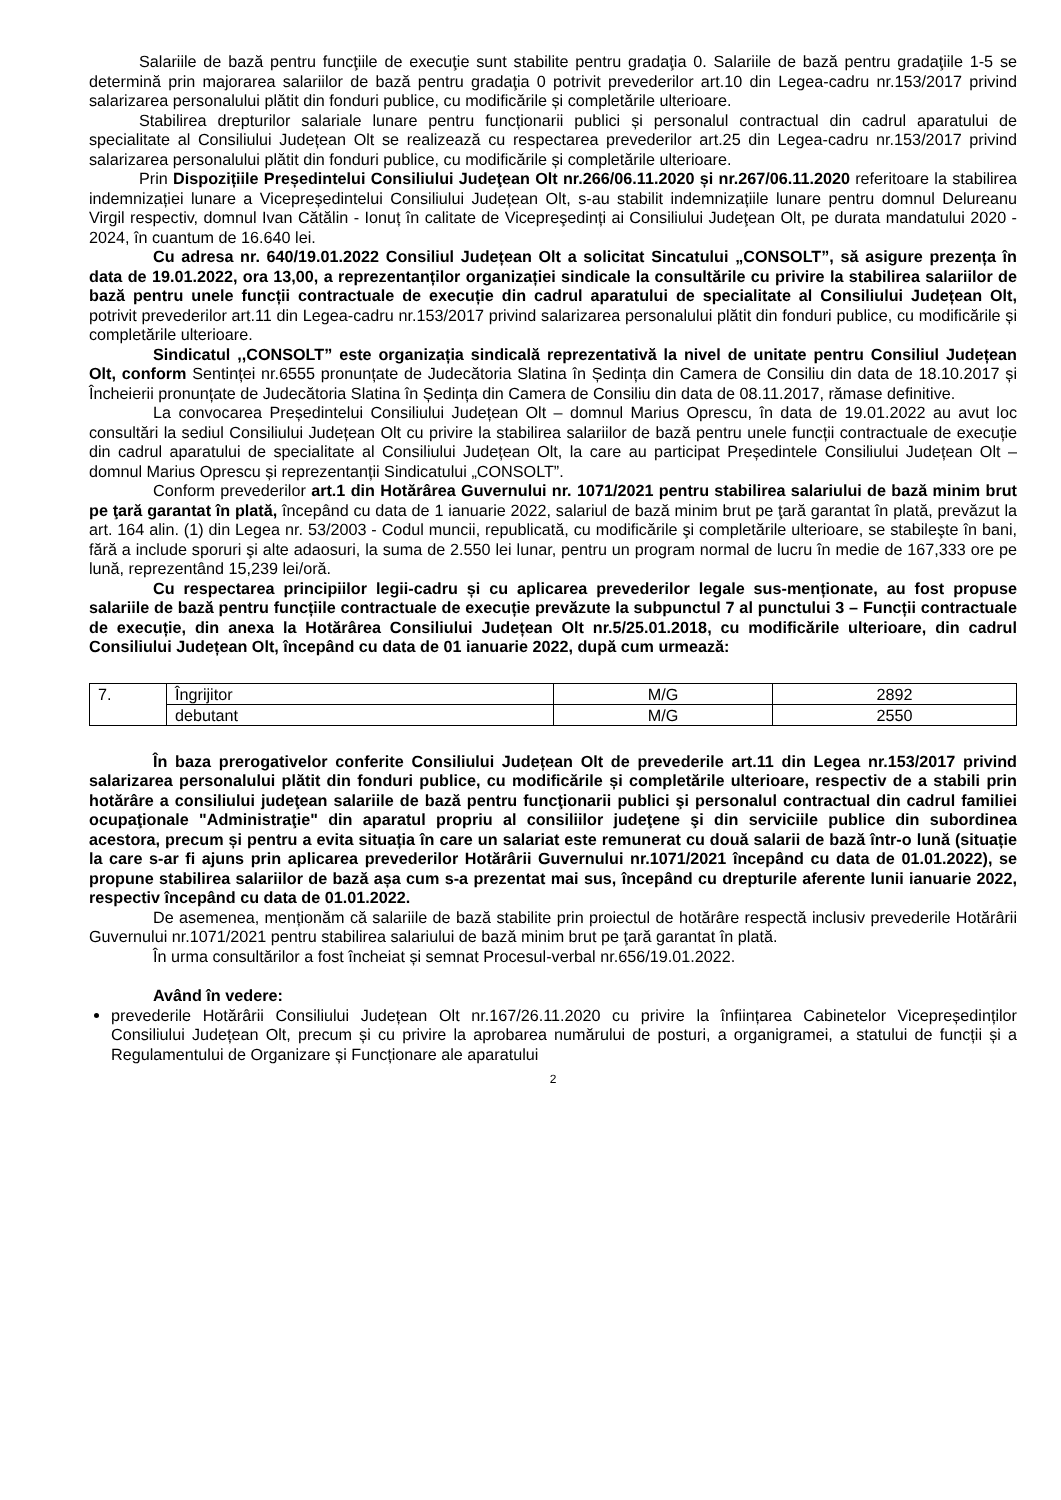Salariile de bază pentru funcţiile de execuţie sunt stabilite pentru gradaţia 0. Salariile de bază pentru gradaţiile 1-5 se determină prin majorarea salariilor de bază pentru gradaţia 0 potrivit prevederilor art.10 din Legea-cadru nr.153/2017 privind salarizarea personalului plătit din fonduri publice, cu modificările și completările ulterioare.
Stabilirea drepturilor salariale lunare pentru funcționarii publici și personalul contractual din cadrul aparatului de specialitate al Consiliului Județean Olt se realizează cu respectarea prevederilor art.25 din Legea-cadru nr.153/2017 privind salarizarea personalului plătit din fonduri publice, cu modificările și completările ulterioare.
Prin Dispozițiile Președintelui Consiliului Judeţean Olt nr.266/06.11.2020 și nr.267/06.11.2020 referitoare la stabilirea indemnizației lunare a Vicepreședintelui Consiliului Județean Olt, s-au stabilit indemnizațiile lunare pentru domnul Delureanu Virgil respectiv, domnul Ivan Cătălin - Ionuț în calitate de Vicepreşedinți ai Consiliului Judeţean Olt, pe durata mandatului 2020 - 2024, în cuantum de 16.640 lei.
Cu adresa nr. 640/19.01.2022 Consiliul Județean Olt a solicitat Sincatului „CONSOLT”, să asigure prezența în data de 19.01.2022, ora 13,00, a reprezentanților organizației sindicale la consultările cu privire la stabilirea salariilor de bază pentru unele funcții contractuale de execuție din cadrul aparatului de specialitate al Consiliului Județean Olt, potrivit prevederilor art.11 din Legea-cadru nr.153/2017 privind salarizarea personalului plătit din fonduri publice, cu modificările și completările ulterioare.
Sindicatul ,,CONSOLT” este organizația sindicală reprezentativă la nivel de unitate pentru Consiliul Județean Olt, conform Sentinței nr.6555 pronunțate de Judecătoria Slatina în Ședința din Camera de Consiliu din data de 18.10.2017 și Încheierii pronunțate de Judecătoria Slatina în Ședința din Camera de Consiliu din data de 08.11.2017, rămase definitive.
La convocarea Președintelui Consiliului Județean Olt – domnul Marius Oprescu, în data de 19.01.2022 au avut loc consultări la sediul Consiliului Județean Olt cu privire la stabilirea salariilor de bază pentru unele funcții contractuale de execuție din cadrul aparatului de specialitate al Consiliului Județean Olt, la care au participat Președintele Consiliului Județean Olt – domnul Marius Oprescu și reprezentanții Sindicatului „CONSOLT”.
Conform prevederilor art.1 din Hotărârea Guvernului nr. 1071/2021 pentru stabilirea salariului de bază minim brut pe ţară garantat în plată, începând cu data de 1 ianuarie 2022, salariul de bază minim brut pe ţară garantat în plată, prevăzut la art. 164 alin. (1) din Legea nr. 53/2003 - Codul muncii, republicată, cu modificările şi completările ulterioare, se stabileşte în bani, fără a include sporuri şi alte adaosuri, la suma de 2.550 lei lunar, pentru un program normal de lucru în medie de 167,333 ore pe lună, reprezentând 15,239 lei/oră.
Cu respectarea principiilor legii-cadru și cu aplicarea prevederilor legale sus-menționate, au fost propuse salariile de bază pentru funcțiile contractuale de execuție prevăzute la subpunctul 7 al punctului 3 – Funcții contractuale de execuție, din anexa la Hotărârea Consiliului Județean Olt nr.5/25.01.2018, cu modificările ulterioare, din cadrul Consiliului Județean Olt, începând cu data de 01 ianuarie 2022, după cum urmează:
| 7. | Îngrijitor | M/G | 2892 |
| | debutant | M/G | 2550 |
În baza prerogativelor conferite Consiliului Județean Olt de prevederile art.11 din Legea nr.153/2017 privind salarizarea personalului plătit din fonduri publice, cu modificările și completările ulterioare, respectiv de a stabili prin hotărâre a consiliului judeţean salariile de bază pentru funcţionarii publici şi personalul contractual din cadrul familiei ocupaţionale "Administraţie" din aparatul propriu al consiliilor judeţene şi din serviciile publice din subordinea acestora, precum și pentru a evita situația în care un salariat este remunerat cu două salarii de bază într-o lună (situație la care s-ar fi ajuns prin aplicarea prevederilor Hotărârii Guvernului nr.1071/2021 începând cu data de 01.01.2022), se propune stabilirea salariilor de bază așa cum s-a prezentat mai sus, începând cu drepturile aferente lunii ianuarie 2022, respectiv începând cu data de 01.01.2022.
De asemenea, menționăm că salariile de bază stabilite prin proiectul de hotărâre respectă inclusiv prevederile Hotărârii Guvernului nr.1071/2021 pentru stabilirea salariului de bază minim brut pe ţară garantat în plată.
În urma consultărilor a fost încheiat și semnat Procesul-verbal nr.656/19.01.2022.
Având în vedere:
prevederile Hotărârii Consiliului Județean Olt nr.167/26.11.2020 cu privire la înființarea Cabinetelor Vicepreședinților Consiliului Județean Olt, precum și cu privire la aprobarea numărului de posturi, a organigramei, a statului de funcții și a Regulamentului de Organizare și Funcționare ale aparatului
2